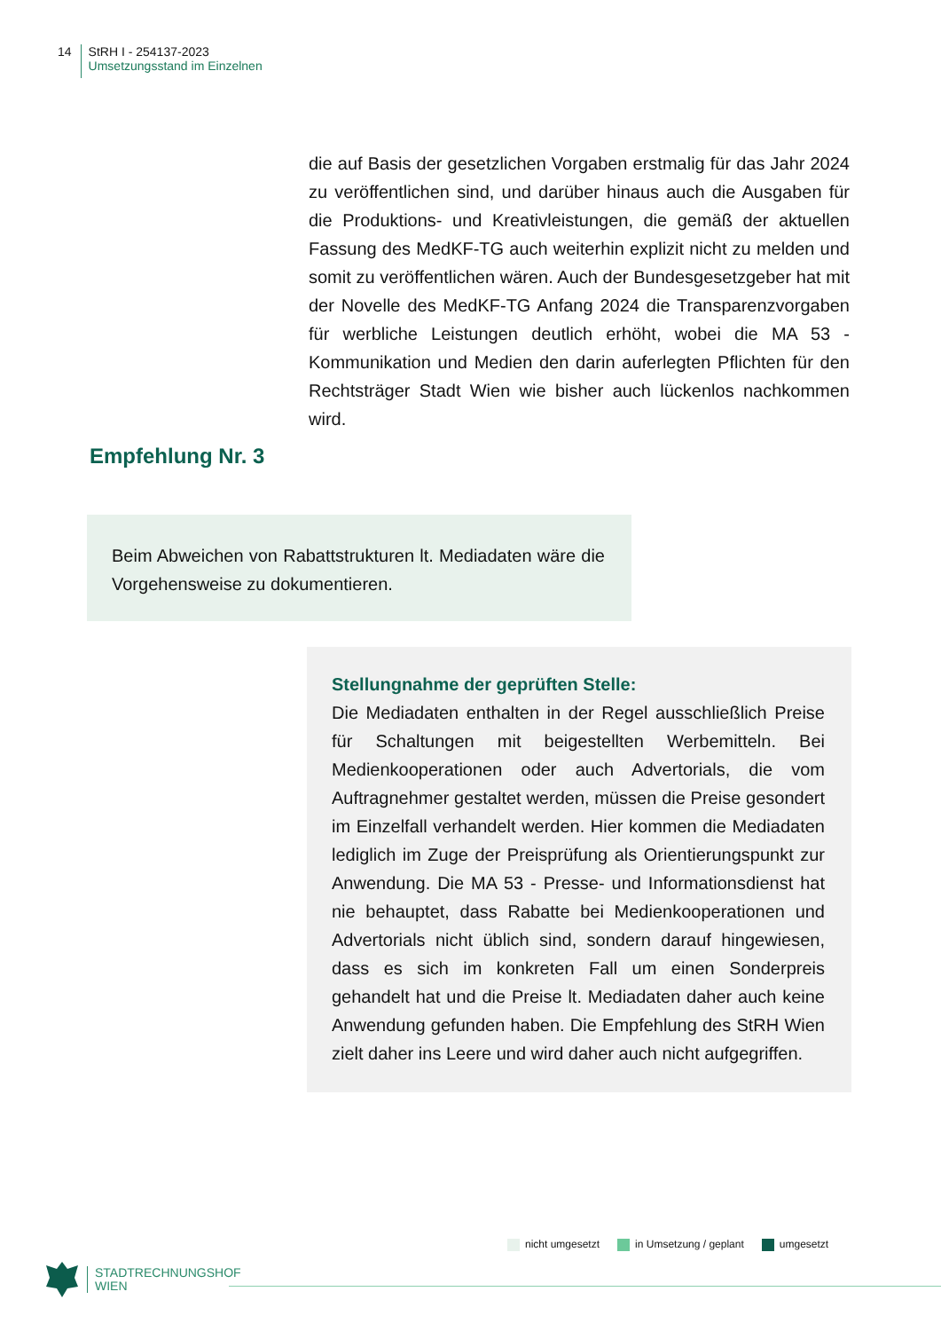14
StRH I - 254137-2023
Umsetzungsstand im Einzelnen
die auf Basis der gesetzlichen Vorgaben erstmalig für das Jahr 2024 zu veröffentlichen sind, und darüber hinaus auch die Ausgaben für die Produktions- und Kreativleistungen, die gemäß der aktuellen Fassung des MedKF-TG auch weiterhin explizit nicht zu melden und somit zu veröffentlichen wären. Auch der Bundesgesetzgeber hat mit der Novelle des MedKF-TG Anfang 2024 die Transparenzvorgaben für werbliche Leistungen deutlich erhöht, wobei die MA 53 - Kommunikation und Medien den darin auferlegten Pflichten für den Rechtsträger Stadt Wien wie bisher auch lückenlos nachkommen wird.
Empfehlung Nr. 3
Beim Abweichen von Rabattstrukturen lt. Mediadaten wäre die Vorgehensweise zu dokumentieren.
Stellungnahme der geprüften Stelle:
Die Mediadaten enthalten in der Regel ausschließlich Preise für Schaltungen mit beigestellten Werbemitteln. Bei Medienkooperationen oder auch Advertorials, die vom Auftragnehmer gestaltet werden, müssen die Preise gesondert im Einzelfall verhandelt werden. Hier kommen die Mediadaten lediglich im Zuge der Preisprüfung als Orientierungspunkt zur Anwendung. Die MA 53 - Presse- und Informationsdienst hat nie behauptet, dass Rabatte bei Medienkooperationen und Advertorials nicht üblich sind, sondern darauf hingewiesen, dass es sich im konkreten Fall um einen Sonderpreis gehandelt hat und die Preise lt. Mediadaten daher auch keine Anwendung gefunden haben. Die Empfehlung des StRH Wien zielt daher ins Leere und wird daher auch nicht aufgegriffen.
nicht umgesetzt in Umsetzung / geplant umgesetzt
STADTRECHNUNGSHOF
WIEN